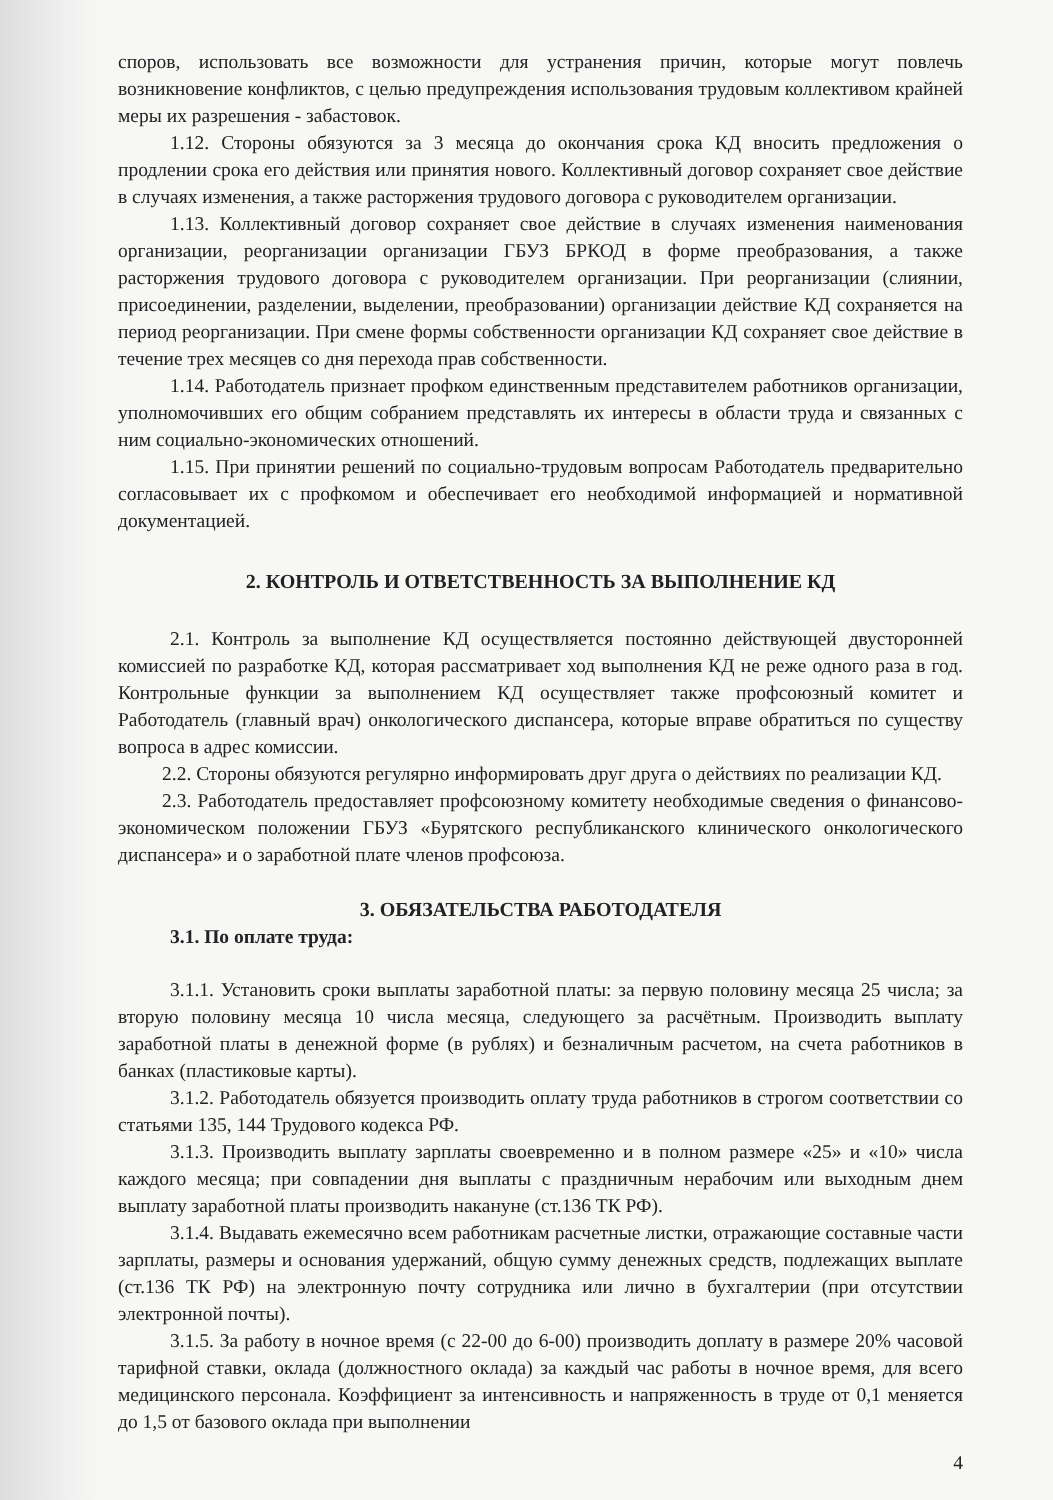споров, использовать все возможности для устранения причин, которые могут повлечь возникновение конфликтов, с целью предупреждения использования трудовым коллективом крайней меры их разрешения - забастовок.
1.12. Стороны обязуются за 3 месяца до окончания срока КД вносить предложения о продлении срока его действия или принятия нового. Коллективный договор сохраняет свое действие в случаях изменения, а также расторжения трудового договора с руководителем организации.
1.13. Коллективный договор сохраняет свое действие в случаях изменения наименования организации, реорганизации организации ГБУЗ БРКОД в форме преобразования, а также расторжения трудового договора с руководителем организации. При реорганизации (слиянии, присоединении, разделении, выделении, преобразовании) организации действие КД сохраняется на период реорганизации. При смене формы собственности организации КД сохраняет свое действие в течение трех месяцев со дня перехода прав собственности.
1.14. Работодатель признает профком единственным представителем работников организации, уполномочивших его общим собранием представлять их интересы в области труда и связанных с ним социально-экономических отношений.
1.15. При принятии решений по социально-трудовым вопросам Работодатель предварительно согласовывает их с профкомом и обеспечивает его необходимой информацией и нормативной документацией.
2. КОНТРОЛЬ И ОТВЕТСТВЕННОСТЬ ЗА ВЫПОЛНЕНИЕ КД
2.1. Контроль за выполнение КД осуществляется постоянно действующей двусторонней комиссией по разработке КД, которая рассматривает ход выполнения КД не реже одного раза в год. Контрольные функции за выполнением КД осуществляет также профсоюзный комитет и Работодатель (главный врач) онкологического диспансера, которые вправе обратиться по существу вопроса в адрес комиссии.
2.2. Стороны обязуются регулярно информировать друг друга о действиях по реализации КД.
2.3. Работодатель предоставляет профсоюзному комитету необходимые сведения о финансово-экономическом положении ГБУЗ «Бурятского республиканского клинического онкологического диспансера» и о заработной плате членов профсоюза.
3. ОБЯЗАТЕЛЬСТВА РАБОТОДАТЕЛЯ
3.1. По оплате труда:
3.1.1. Установить сроки выплаты заработной платы: за первую половину месяца 25 числа; за вторую половину месяца 10 числа месяца, следующего за расчётным. Производить выплату заработной платы в денежной форме (в рублях) и безналичным расчетом, на счета работников в банках (пластиковые карты).
3.1.2. Работодатель обязуется производить оплату труда работников в строгом соответствии со статьями 135, 144 Трудового кодекса РФ.
3.1.3. Производить выплату зарплаты своевременно и в полном размере «25» и «10» числа каждого месяца; при совпадении дня выплаты с праздничным нерабочим или выходным днем выплату заработной платы производить накануне (ст.136 ТК РФ).
3.1.4. Выдавать ежемесячно всем работникам расчетные листки, отражающие составные части зарплаты, размеры и основания удержаний, общую сумму денежных средств, подлежащих выплате (ст.136 ТК РФ) на электронную почту сотрудника или лично в бухгалтерии (при отсутствии электронной почты).
3.1.5. За работу в ночное время (с 22-00 до 6-00) производить доплату в размере 20% часовой тарифной ставки, оклада (должностного оклада) за каждый час работы в ночное время, для всего медицинского персонала. Коэффициент за интенсивность и напряженность в труде от 0,1 меняется до 1,5 от базового оклада при выполнении
4